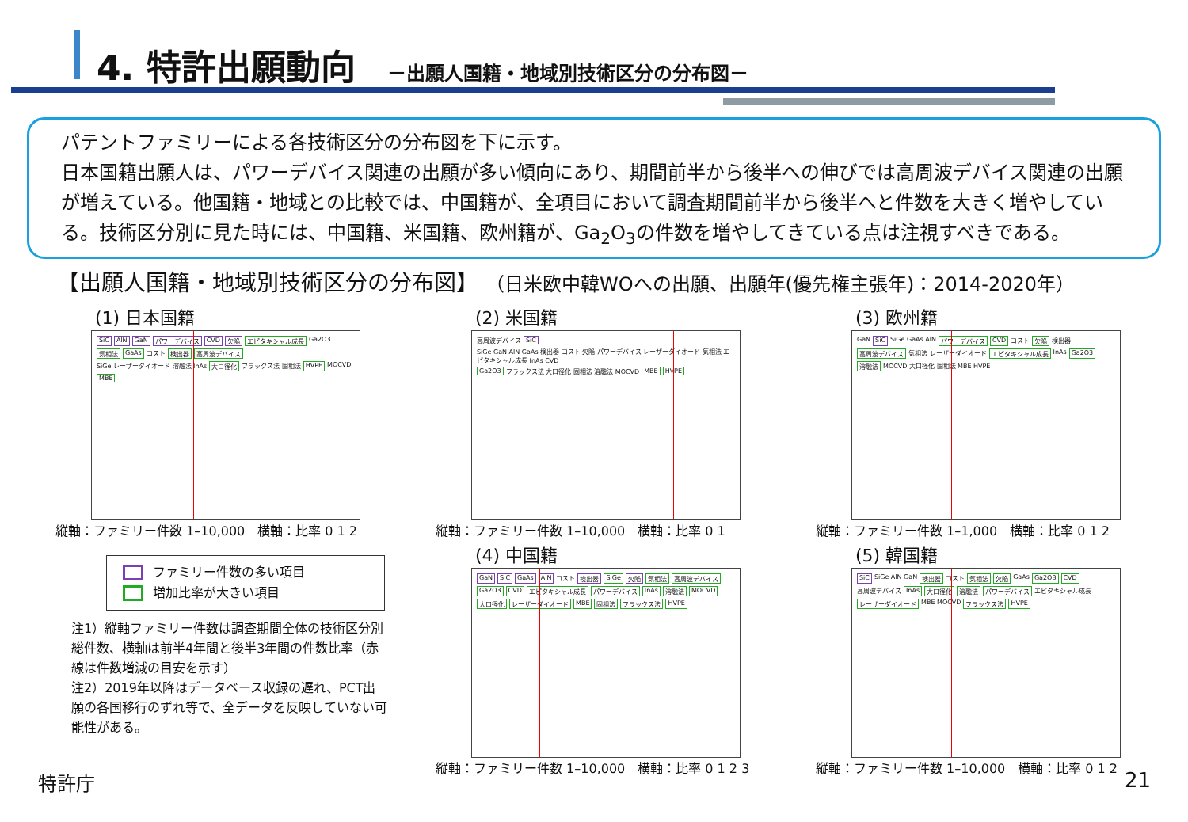4. 特許出願動向 －出願人国籍・地域別技術区分の分布図－
パテントファミリーによる各技術区分の分布図を下に示す。
日本国籍出願人は、パワーデバイス関連の出願が多い傾向にあり、期間前半から後半への伸びでは高周波デバイス関連の出願が増えている。他国籍・地域との比較では、中国籍が、全項目において調査期間前半から後半へと件数を大きく増やしている。技術区分別に見た時には、中国籍、米国籍、欧州籍が、Ga<sub>2</sub>O<sub>3</sub>の件数を増やしてきている点は注視すべきである。
【出願人国籍・地域別技術区分の分布図】 （日米欧中韓WOへの出願、出願年(優先権主張年)：2014-2020年）
(1) 日本国籍
SiC AlN GaN パワーデバイス CVD 欠陥 エピタキシャル成長 Ga2O3 気相法 GaAs コスト 検出器 高周波デバイス SiGe レーザーダイオード 溶融法 InAs 大口径化 フラックス法 固相法 HVPE MOCVD MBE
縦軸：ファミリー件数 1–10,000　横軸：比率 0 1 2
(2) 米国籍
高周波デバイス SiC SiGe GaN AlN GaAs 検出器 コスト 欠陥 パワーデバイス レーザーダイオード 気相法 エピタキシャル成長 InAs CVD Ga2O3 フラックス法 大口径化 固相法 溶融法 MOCVD MBE HVPE
縦軸：ファミリー件数 1–10,000　横軸：比率 0 1
(3) 欧州籍
GaN SiC SiGe GaAs AlN パワーデバイス CVD コスト 欠陥 検出器 高周波デバイス 気相法 レーザーダイオード エピタキシャル成長 InAs Ga2O3 溶融法 MOCVD 大口径化 固相法 MBE HVPE
縦軸：ファミリー件数 1–1,000　横軸：比率 0 1 2
ファミリー件数の多い項目
増加比率が大きい項目
注1）縦軸ファミリー件数は調査期間全体の技術区分別総件数、横軸は前半4年間と後半3年間の件数比率（赤線は件数増減の目安を示す）
注2）2019年以降はデータベース収録の遅れ、PCT出願の各国移行のずれ等で、全データを反映していない可能性がある。
(4) 中国籍
GaN SiC GaAs AlN コスト 検出器 SiGe 欠陥 気相法 高周波デバイス Ga2O3 CVD エピタキシャル成長 パワーデバイス InAs 溶融法 MOCVD 大口径化 レーザーダイオード MBE 固相法 フラックス法 HVPE
縦軸：ファミリー件数 1–10,000　横軸：比率 0 1 2 3
(5) 韓国籍
SiC SiGe AlN GaN 検出器 コスト 気相法 欠陥 GaAs Ga2O3 CVD 高周波デバイス InAs 大口径化 溶融法 パワーデバイス エピタキシャル成長 レーザーダイオード MBE MOCVD フラックス法 HVPE
縦軸：ファミリー件数 1–10,000　横軸：比率 0 1 2
特許庁 21